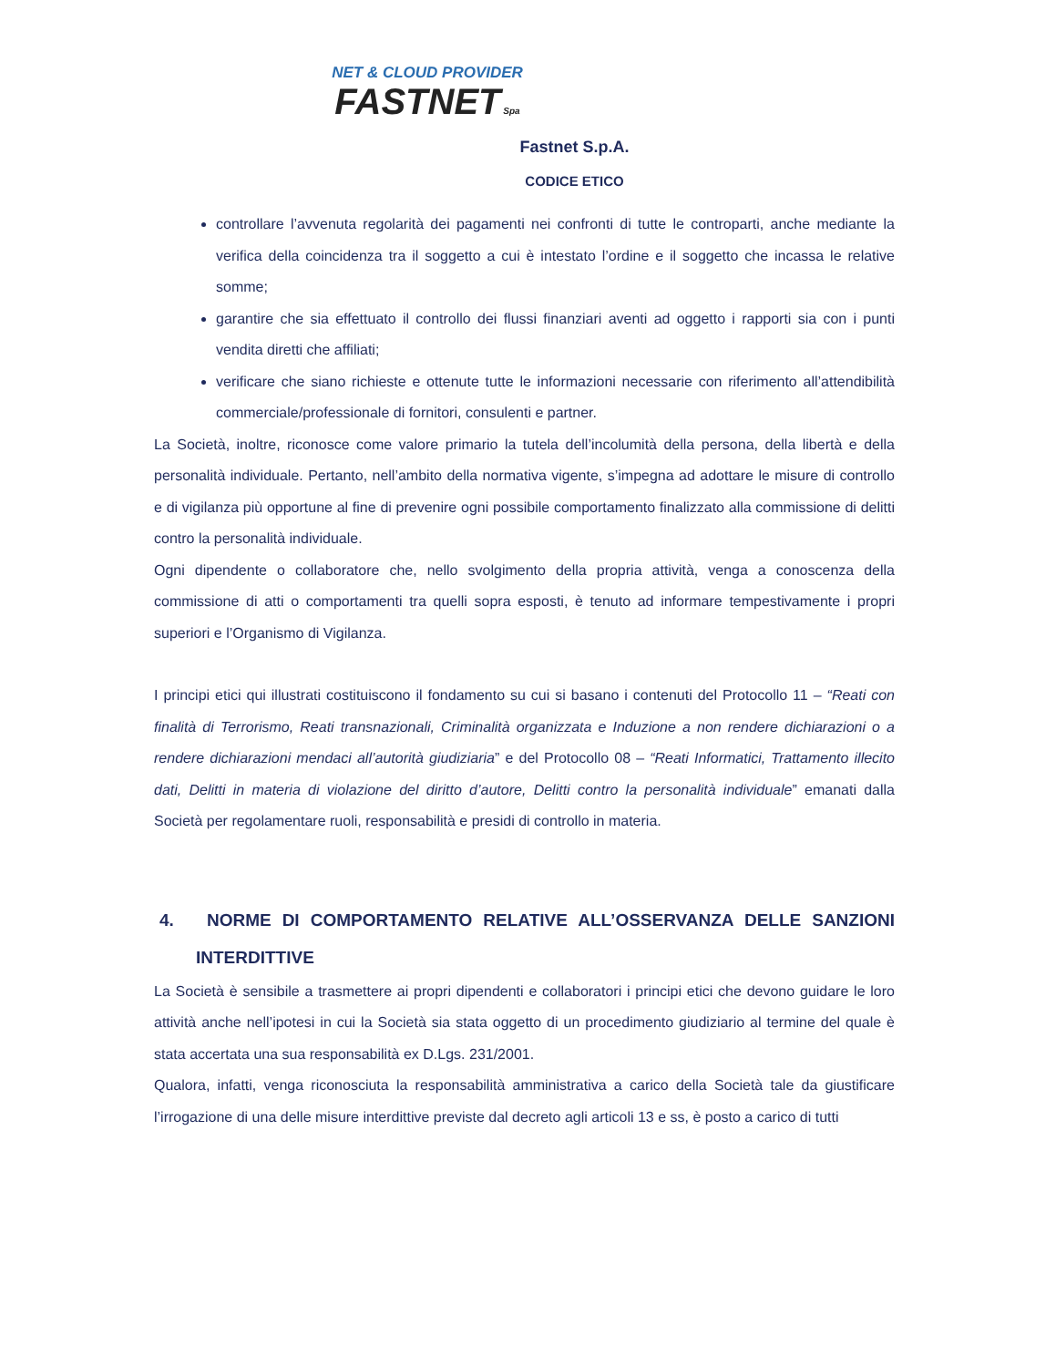NET & CLOUD PROVIDER
FASTNET Spa
Fastnet S.p.A.
CODICE ETICO
controllare l’avvenuta regolarità dei pagamenti nei confronti di tutte le controparti, anche mediante la verifica della coincidenza tra il soggetto a cui è intestato l’ordine e il soggetto che incassa le relative somme;
garantire che sia effettuato il controllo dei flussi finanziari aventi ad oggetto i rapporti sia con i punti vendita diretti che affiliati;
verificare che siano richieste e ottenute tutte le informazioni necessarie con riferimento all’attendibilità commerciale/professionale di fornitori, consulenti e partner.
La Società, inoltre, riconosce come valore primario la tutela dell’incolumità della persona, della libertà e della personalità individuale. Pertanto, nell’ambito della normativa vigente, s’impegna ad adottare le misure di controllo e di vigilanza più opportune al fine di prevenire ogni possibile comportamento finalizzato alla commissione di delitti contro la personalità individuale.
Ogni dipendente o collaboratore che, nello svolgimento della propria attività, venga a conoscenza della commissione di atti o comportamenti tra quelli sopra esposti, è tenuto ad informare tempestivamente i propri superiori e l’Organismo di Vigilanza.
I principi etici qui illustrati costituiscono il fondamento su cui si basano i contenuti del Protocollo 11 – “Reati con finalità di Terrorismo, Reati transnazionali, Criminalità organizzata e Induzione a non rendere dichiarazioni o a rendere dichiarazioni mendaci all’autorità giudiziaria” e del Protocollo 08 – “Reati Informatici, Trattamento illecito dati, Delitti in materia di violazione del diritto d’autore, Delitti contro la personalità individuale” emanati dalla Società per regolamentare ruoli, responsabilità e presidi di controllo in materia.
4. NORME DI COMPORTAMENTO RELATIVE ALL’OSSERVANZA DELLE SANZIONI INTERDITTIVE
La Società è sensibile a trasmettere ai propri dipendenti e collaboratori i principi etici che devono guidare le loro attività anche nell’ipotesi in cui la Società sia stata oggetto di un procedimento giudiziario al termine del quale è stata accertata una sua responsabilità ex D.Lgs. 231/2001.
Qualora, infatti, venga riconosciuta la responsabilità amministrativa a carico della Società tale da giustificare l’irrogazione di una delle misure interdittive previste dal decreto agli articoli 13 e ss, è posto a carico di tutti